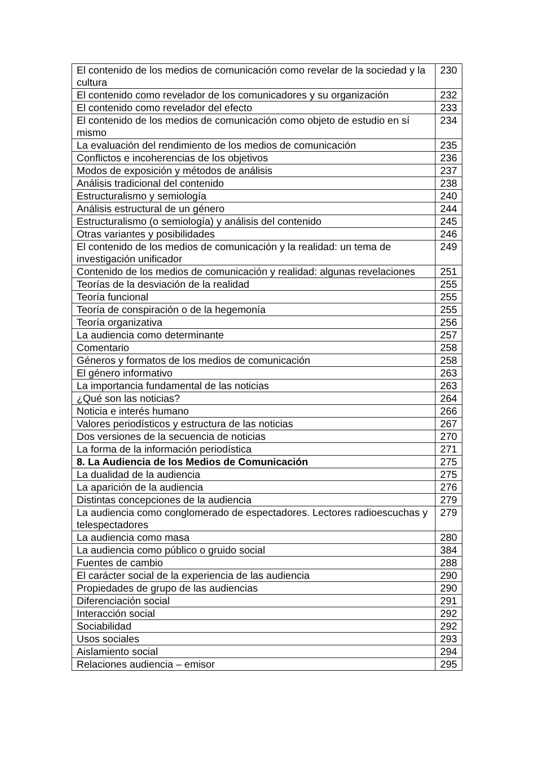| El contenido de los medios de comunicación como revelar de la sociedad y la cultura | 230 |
| El contenido como revelador de los comunicadores y su organización | 232 |
| El contenido como revelador del efecto | 233 |
| El contenido de los medios de comunicación como objeto de estudio en sí mismo | 234 |
| La evaluación del rendimiento de los medios de comunicación | 235 |
| Conflictos e incoherencias de los objetivos | 236 |
| Modos de exposición y métodos de análisis | 237 |
| Análisis tradicional del contenido | 238 |
| Estructuralismo y semiología | 240 |
| Análisis estructural de un género | 244 |
| Estructuralismo (o semiología) y análisis del contenido | 245 |
| Otras variantes y posibilidades | 246 |
| El contenido de los medios de comunicación y la realidad: un tema de investigación unificador | 249 |
| Contenido de los medios de comunicación y realidad: algunas revelaciones | 251 |
| Teorías de la desviación de la realidad | 255 |
| Teoría funcional | 255 |
| Teoría de conspiración o de la hegemonía | 255 |
| Teoría organizativa | 256 |
| La audiencia como determinante | 257 |
| Comentario | 258 |
| Géneros y formatos de los medios de comunicación | 258 |
| El género informativo | 263 |
| La importancia fundamental de las noticias | 263 |
| ¿Qué son las noticias? | 264 |
| Noticia e interés humano | 266 |
| Valores periodísticos y estructura de las noticias | 267 |
| Dos versiones de la secuencia de noticias | 270 |
| La forma de la información periodística | 271 |
| 8. La Audiencia de los Medios de Comunicación | 275 |
| La dualidad de la audiencia | 275 |
| La aparición de la audiencia | 276 |
| Distintas concepciones de la audiencia | 279 |
| La audiencia como conglomerado de espectadores. Lectores radioescuchas y telespectadores | 279 |
| La audiencia como masa | 280 |
| La audiencia como público o gruido social | 384 |
| Fuentes de cambio | 288 |
| El carácter social de la experiencia de las audiencia | 290 |
| Propiedades de grupo de las audiencias | 290 |
| Diferenciación social | 291 |
| Interacción social | 292 |
| Sociabilidad | 292 |
| Usos sociales | 293 |
| Aislamiento social | 294 |
| Relaciones audiencia – emisor | 295 |